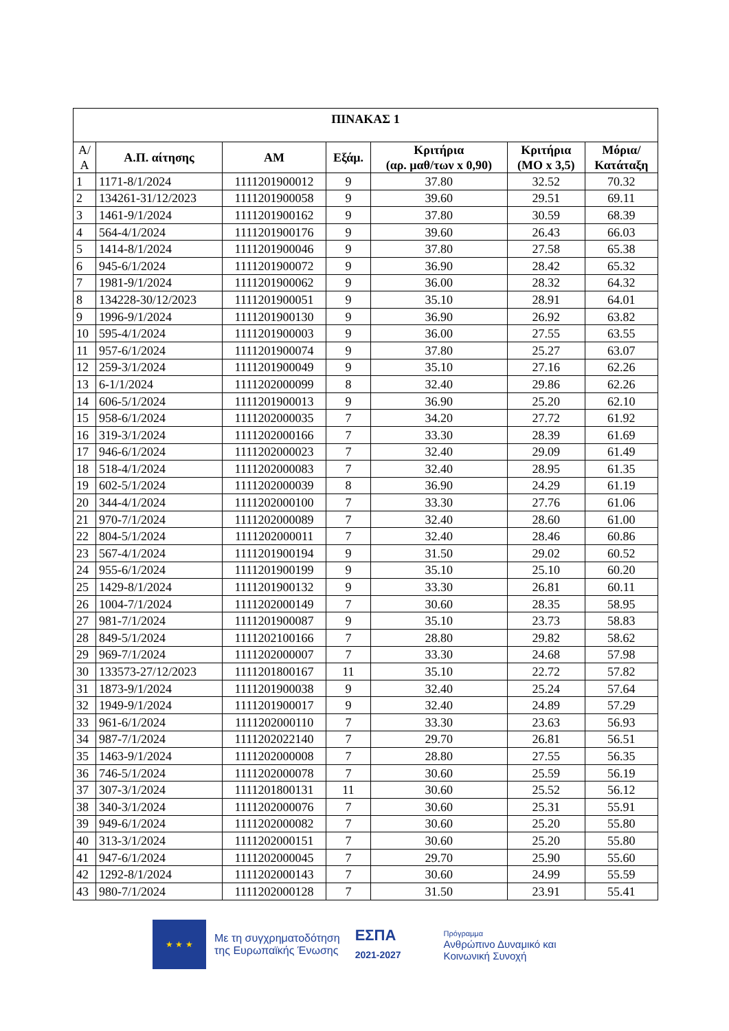| ΠΙΝΑΚΑΣ 1 | | | | | | |
| --- | --- | --- | --- | --- | --- | --- |
| Α/ Α | Α.Π. αίτησης | ΑΜ | Εξάμ. | Κριτήρια (αρ. μαθ/των x 0,90) | Κριτήρια (ΜΟ x 3,5) | Μόρια/ Κατάταξη |
| 1 | 1171-8/1/2024 | 1111201900012 | 9 | 37.80 | 32.52 | 70.32 |
| 2 | 134261-31/12/2023 | 1111201900058 | 9 | 39.60 | 29.51 | 69.11 |
| 3 | 1461-9/1/2024 | 1111201900162 | 9 | 37.80 | 30.59 | 68.39 |
| 4 | 564-4/1/2024 | 1111201900176 | 9 | 39.60 | 26.43 | 66.03 |
| 5 | 1414-8/1/2024 | 1111201900046 | 9 | 37.80 | 27.58 | 65.38 |
| 6 | 945-6/1/2024 | 1111201900072 | 9 | 36.90 | 28.42 | 65.32 |
| 7 | 1981-9/1/2024 | 1111201900062 | 9 | 36.00 | 28.32 | 64.32 |
| 8 | 134228-30/12/2023 | 1111201900051 | 9 | 35.10 | 28.91 | 64.01 |
| 9 | 1996-9/1/2024 | 1111201900130 | 9 | 36.90 | 26.92 | 63.82 |
| 10 | 595-4/1/2024 | 1111201900003 | 9 | 36.00 | 27.55 | 63.55 |
| 11 | 957-6/1/2024 | 1111201900074 | 9 | 37.80 | 25.27 | 63.07 |
| 12 | 259-3/1/2024 | 1111201900049 | 9 | 35.10 | 27.16 | 62.26 |
| 13 | 6-1/1/2024 | 1111202000099 | 8 | 32.40 | 29.86 | 62.26 |
| 14 | 606-5/1/2024 | 1111201900013 | 9 | 36.90 | 25.20 | 62.10 |
| 15 | 958-6/1/2024 | 1111202000035 | 7 | 34.20 | 27.72 | 61.92 |
| 16 | 319-3/1/2024 | 1111202000166 | 7 | 33.30 | 28.39 | 61.69 |
| 17 | 946-6/1/2024 | 1111202000023 | 7 | 32.40 | 29.09 | 61.49 |
| 18 | 518-4/1/2024 | 1111202000083 | 7 | 32.40 | 28.95 | 61.35 |
| 19 | 602-5/1/2024 | 1111202000039 | 8 | 36.90 | 24.29 | 61.19 |
| 20 | 344-4/1/2024 | 1111202000100 | 7 | 33.30 | 27.76 | 61.06 |
| 21 | 970-7/1/2024 | 1111202000089 | 7 | 32.40 | 28.60 | 61.00 |
| 22 | 804-5/1/2024 | 1111202000011 | 7 | 32.40 | 28.46 | 60.86 |
| 23 | 567-4/1/2024 | 1111201900194 | 9 | 31.50 | 29.02 | 60.52 |
| 24 | 955-6/1/2024 | 1111201900199 | 9 | 35.10 | 25.10 | 60.20 |
| 25 | 1429-8/1/2024 | 1111201900132 | 9 | 33.30 | 26.81 | 60.11 |
| 26 | 1004-7/1/2024 | 1111202000149 | 7 | 30.60 | 28.35 | 58.95 |
| 27 | 981-7/1/2024 | 1111201900087 | 9 | 35.10 | 23.73 | 58.83 |
| 28 | 849-5/1/2024 | 1111202100166 | 7 | 28.80 | 29.82 | 58.62 |
| 29 | 969-7/1/2024 | 1111202000007 | 7 | 33.30 | 24.68 | 57.98 |
| 30 | 133573-27/12/2023 | 1111201800167 | 11 | 35.10 | 22.72 | 57.82 |
| 31 | 1873-9/1/2024 | 1111201900038 | 9 | 32.40 | 25.24 | 57.64 |
| 32 | 1949-9/1/2024 | 1111201900017 | 9 | 32.40 | 24.89 | 57.29 |
| 33 | 961-6/1/2024 | 1111202000110 | 7 | 33.30 | 23.63 | 56.93 |
| 34 | 987-7/1/2024 | 1111202022140 | 7 | 29.70 | 26.81 | 56.51 |
| 35 | 1463-9/1/2024 | 1111202000008 | 7 | 28.80 | 27.55 | 56.35 |
| 36 | 746-5/1/2024 | 1111202000078 | 7 | 30.60 | 25.59 | 56.19 |
| 37 | 307-3/1/2024 | 1111201800131 | 11 | 30.60 | 25.52 | 56.12 |
| 38 | 340-3/1/2024 | 1111202000076 | 7 | 30.60 | 25.31 | 55.91 |
| 39 | 949-6/1/2024 | 1111202000082 | 7 | 30.60 | 25.20 | 55.80 |
| 40 | 313-3/1/2024 | 1111202000151 | 7 | 30.60 | 25.20 | 55.80 |
| 41 | 947-6/1/2024 | 1111202000045 | 7 | 29.70 | 25.90 | 55.60 |
| 42 | 1292-8/1/2024 | 1111202000143 | 7 | 30.60 | 24.99 | 55.59 |
| 43 | 980-7/1/2024 | 1111202000128 | 7 | 31.50 | 23.91 | 55.41 |
★ ★ ★
Με τη συγχρηματοδότηση
της Ευρωπαϊκής Ένωσης
ΕΣΠΑ
2021-2027
Πρόγραμμα
Ανθρώπινο Δυναμικό και
Κοινωνική Συνοχή